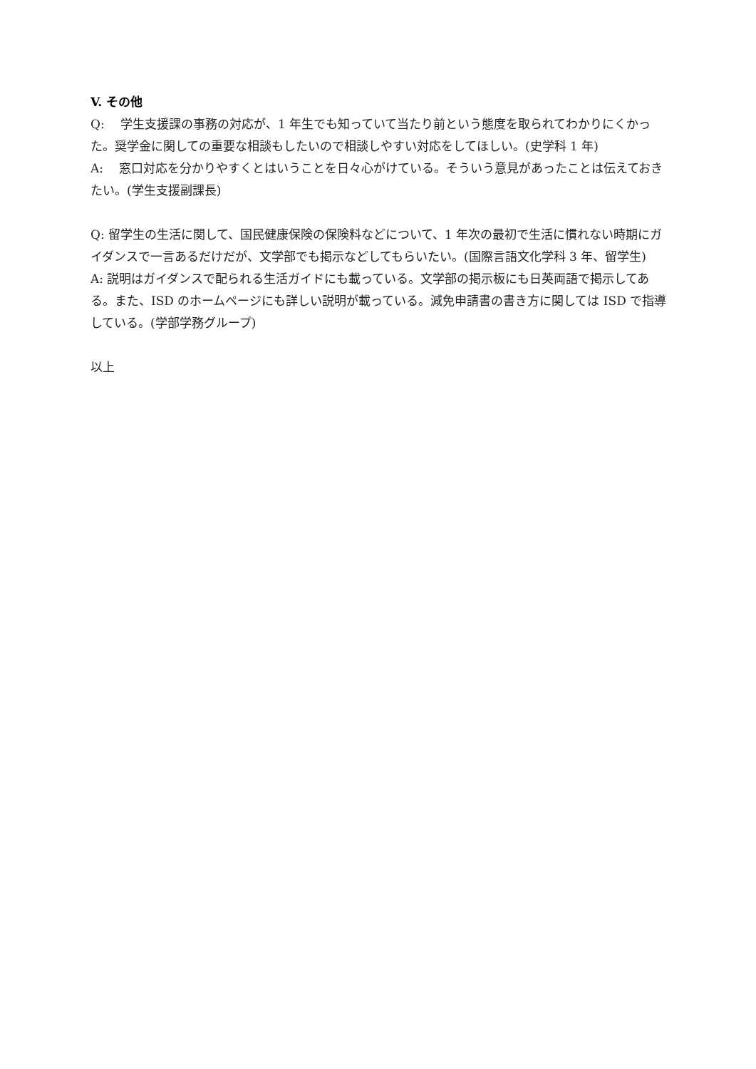V. その他
Q:　 学生支援課の事務の対応が、1 年生でも知っていて当たり前という態度を取られてわかりにくかった。奨学金に関しての重要な相談もしたいので相談しやすい対応をしてほしい。(史学科 1 年)
A:　 窓口対応を分かりやすくとはいうことを日々心がけている。そういう意見があったことは伝えておきたい。(学生支援副課長)
Q: 留学生の生活に関して、国民健康保険の保険料などについて、1 年次の最初で生活に慣れない時期にガイダンスで一言あるだけだが、文学部でも掲示などしてもらいたい。(国際言語文化学科 3 年、留学生)
A: 説明はガイダンスで配られる生活ガイドにも載っている。文学部の掲示板にも日英両語で掲示してある。また、ISD のホームページにも詳しい説明が載っている。減免申請書の書き方に関しては ISD で指導している。(学部学務グループ)
以上